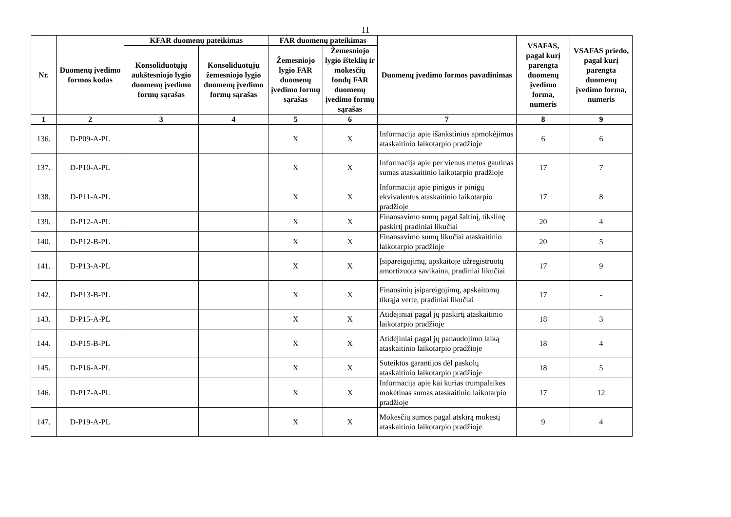11
| Nr. | Duomenų įvedimo formos kodas | KFAR duomenų pateikimas | | FAR duomenų pateikimas | | Duomenų įvedimo formos pavadinimas | VSAFAS, pagal kurį parengta duomenų įvedimo forma, numeris | VSAFAS priedo, pagal kurį parengta duomenų įvedimo forma, numeris |
| --- | --- | --- | --- | --- | --- | --- | --- | --- |
| | | Konsoliduotųjų aukštesniojo lygio duomenų įvedimo formų sąrašas | Konsoliduotųjų žemesniojo lygio duomenų įvedimo formų sąrašas | Žemesniojo lygio FAR duomenų įvedimo formų sąrašas | Žemesniojo lygio išteklių ir mokesčių fondų FAR duomenų įvedimo formų sąrašas | | | |
| 1 | 2 | 3 | 4 | 5 | 6 | 7 | 8 | 9 |
| 136. | D-P09-A-PL | | | X | X | Informacija apie išankstinius apmokėjimus ataskaitinio laikotarpio pradžioje | 6 | 6 |
| 137. | D-P10-A-PL | | | X | X | Informacija apie per vienus metus gautinas sumas ataskaitinio laikotarpio pradžioje | 17 | 7 |
| 138. | D-P11-A-PL | | | X | X | Informacija apie pinigus ir pinigų ekvivalentus ataskaitinio laikotarpio pradžioje | 17 | 8 |
| 139. | D-P12-A-PL | | | X | X | Finansavimo sumų pagal šaltinį, tikslinę paskirtį pradiniai likučiai | 20 | 4 |
| 140. | D-P12-B-PL | | | X | X | Finansavimo sumų likučiai ataskaitinio laikotarpio pradžioje | 20 | 5 |
| 141. | D-P13-A-PL | | | X | X | Įsipareigojimų, apskaitoje užregistruotų amortizuota savikaina, pradiniai likučiai | 17 | 9 |
| 142. | D-P13-B-PL | | | X | X | Finansinių įsipareigojimų, apskaitomų tikrąja verte, pradiniai likučiai | 17 | - |
| 143. | D-P15-A-PL | | | X | X | Atidėjiniai pagal jų paskirtį ataskaitinio laikotarpio pradžioje | 18 | 3 |
| 144. | D-P15-B-PL | | | X | X | Atidėjiniai pagal jų panaudojimo laiką ataskaitinio laikotarpio pradžioje | 18 | 4 |
| 145. | D-P16-A-PL | | | X | X | Suteiktos garantijos dėl paskolų ataskaitinio laikotarpio pradžioje | 18 | 5 |
| 146. | D-P17-A-PL | | | X | X | Informacija apie kai kurias trumpalaikes mokėtinas sumas ataskaitinio laikotarpio pradžioje | 17 | 12 |
| 147. | D-P19-A-PL | | | X | X | Mokesčių sumos pagal atskirą mokestį ataskaitinio laikotarpio pradžioje | 9 | 4 |